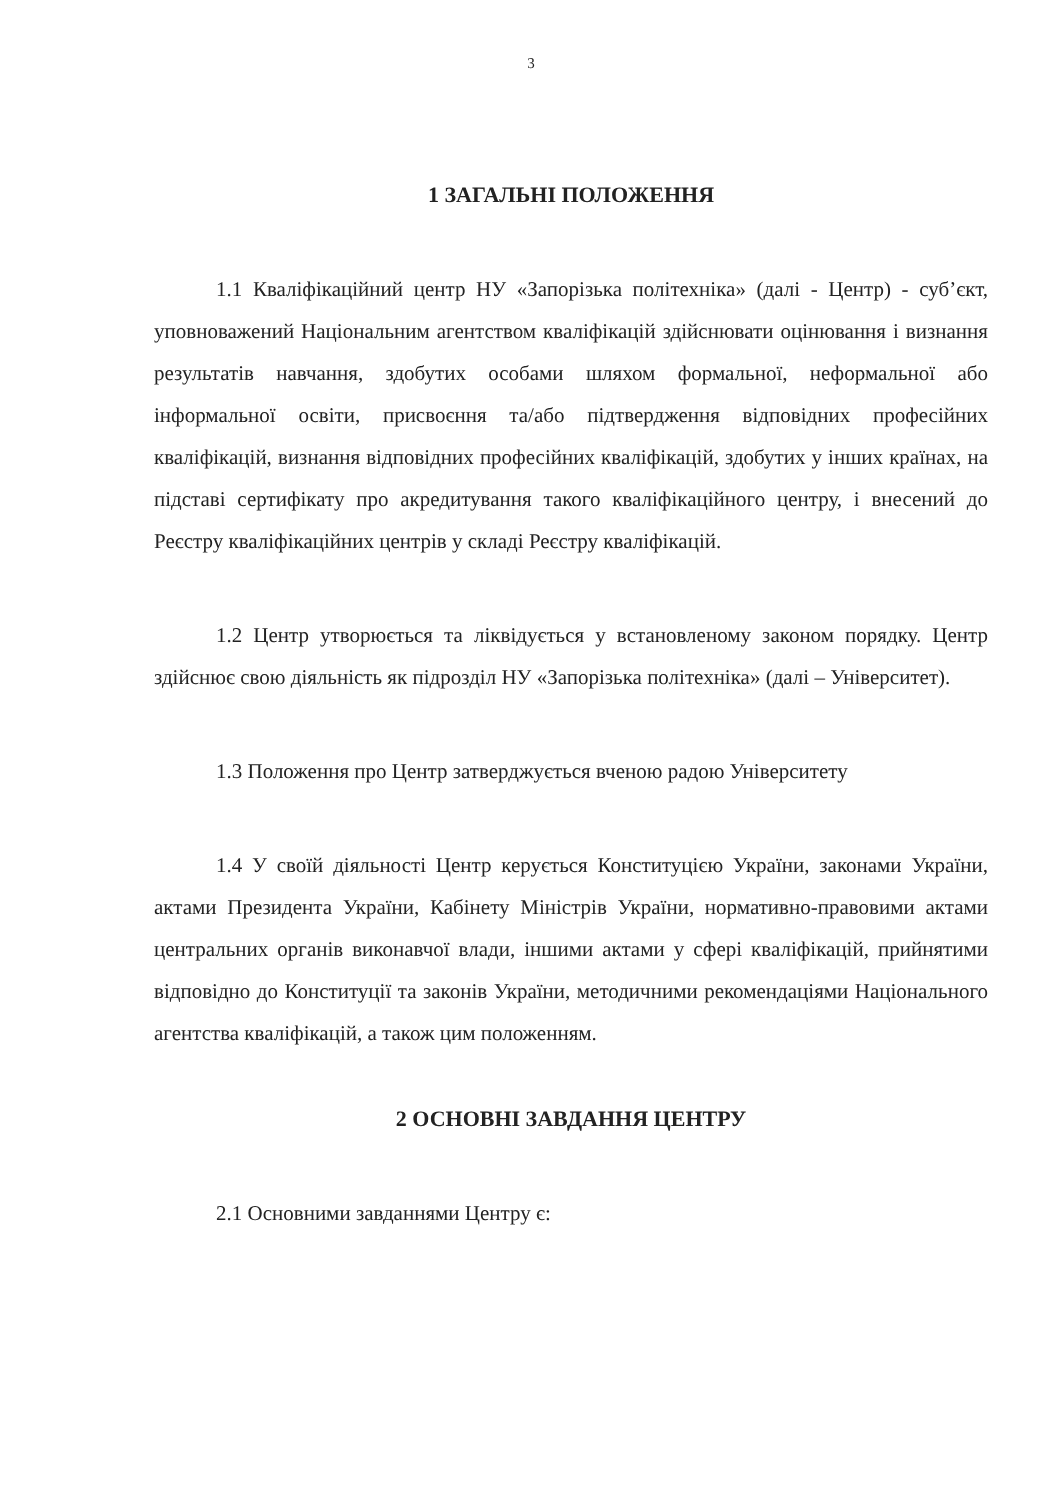3
1 ЗАГАЛЬНІ ПОЛОЖЕННЯ
1.1 Кваліфікаційний центр НУ «Запорізька політехніка» (далі - Центр) - суб’єкт, уповноважений Національним агентством кваліфікацій здійснювати оцінювання і визнання результатів навчання, здобутих особами шляхом формальної, неформальної або інформальної освіти, присвоєння та/або підтвердження відповідних професійних кваліфікацій, визнання відповідних професійних кваліфікацій, здобутих у інших країнах, на підставі сертифікату про акредитування такого кваліфікаційного центру, і внесений до Реєстру кваліфікаційних центрів у складі Реєстру кваліфікацій.
1.2 Центр утворюється та ліквідується у встановленому законом порядку. Центр здійснює свою діяльність як підрозділ НУ «Запорізька політехніка» (далі – Університет).
1.3 Положення про Центр затверджується вченою радою Університету
1.4 У своїй діяльності Центр керується Конституцією України, законами України, актами Президента України, Кабінету Міністрів України, нормативно-правовими актами центральних органів виконавчої влади, іншими актами у сфері кваліфікацій, прийнятими відповідно до Конституції та законів України, методичними рекомендаціями Національного агентства кваліфікацій, а також цим положенням.
2 ОСНОВНІ ЗАВДАННЯ ЦЕНТРУ
2.1 Основними завданнями Центру є: